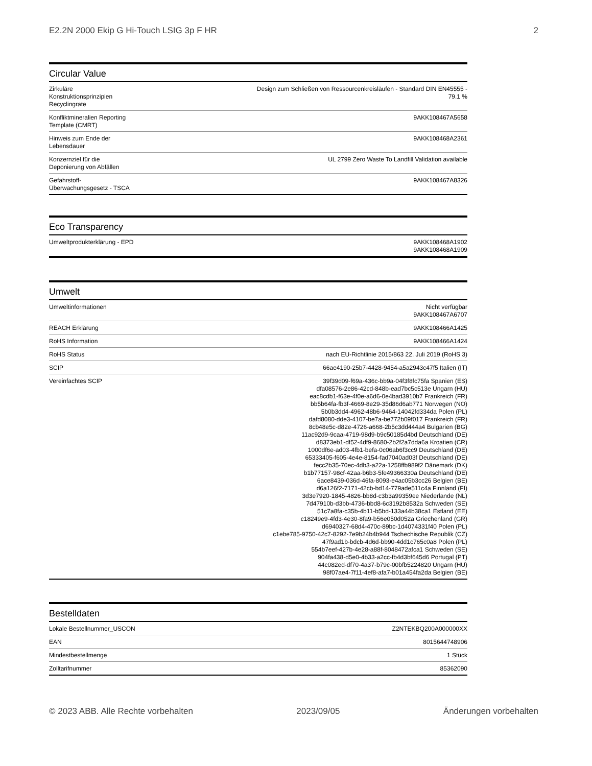E2.2N 2000 Ekip G Hi-Touch LSIG 3p F HR 2
Circular Value
| Zirkuläre Konstruktionsprinzipien Recyclingrate | Design zum Schließen von Ressourcenkreisläufen - Standard DIN EN45555 - 79.1 % |
| Konfliktmineralien Reporting Template (CMRT) | 9AKK108467A5658 |
| Hinweis zum Ende der Lebensdauer | 9AKK108468A2361 |
| Konzernziel für die Deponierung von Abfällen | UL 2799 Zero Waste To Landfill Validation available |
| Gefahrstoff-Überwachungsgesetz - TSCA | 9AKK108467A8326 |
Eco Transparency
| Umweltprodukterklärung - EPD | 9AKK108468A1902 9AKK108468A1909 |
Umwelt
| Umweltinformationen | Nicht verfügbar 9AKK108467A6707 |
| REACH Erklärung | 9AKK108466A1425 |
| RoHS Information | 9AKK108466A1424 |
| RoHS Status | nach EU-Richtlinie 2015/863 22. Juli 2019 (RoHS 3) |
| SCIP | 66ae4190-25b7-4428-9454-a5a2943c47f5 Italien (IT) |
| Vereinfachtes SCIP | 39f39d09-f69a-436c-bb9a-04f3f8fc75fa Spanien (ES) dfa08576-2e86-42cd-848b-ead7bc5c513e Ungarn (HU) eac8cdb1-f63e-4f0e-a6d6-0e4bad3910b7 Frankreich (FR) bb5b64fa-fb3f-4669-8e29-35d86d6ab771 Norwegen (NO) 5b0b3dd4-4962-48b6-9464-14042fd334da Polen (PL) dafd8080-dde3-4107-be7a-be772b09f017 Frankreich (FR) 8cb48e5c-d82e-4726-a668-2b5c3dd444a4 Bulgarien (BG) 11ac92d9-9caa-4719-98d9-b9c50185d4bd Deutschland (DE) d8373eb1-df52-4df9-8680-2b2f2a7dda6a Kroatien (CR) 1000df6e-ad03-4fb1-befa-0c06ab6f3cc9 Deutschland (DE) 65333405-f605-4e4e-8154-fad7040ad03f Deutschland (DE) fecc2b35-70ec-4db3-a22a-1258ffb989f2 Dänemark (DK) b1b77157-98cf-42aa-b6b3-5fe49366330a Deutschland (DE) 6ace8439-036d-46fa-8093-e4ac05b3cc26 Belgien (BE) d6a126f2-7171-42cb-bd14-779ade511c4a Finnland (FI) 3d3e7920-1845-4826-bb8d-c3b3a99359ee Niederlande (NL) 7d47910b-d3bb-4736-bbd8-6c3192b8532a Schweden (SE) 51c7a8fa-c35b-4b11-b5bd-133a44b38ca1 Estland (EE) c18249e9-4fd3-4e30-8fa9-b56e050d052a Griechenland (GR) d6940327-68d4-470c-89bc-1d4074331f40 Polen (PL) c1ebe785-9750-42c7-8292-7e9b24b4b944 Tschechische Republik (CZ) 47f9ad1b-bdcb-4d6d-bb90-4dd1c765c0a8 Polen (PL) 554b7eef-427b-4e28-a88f-8048472afca1 Schweden (SE) 904fa438-d5e0-4b33-a2cc-fb4d3bf645d6 Portugal (PT) 44c082ed-df70-4a37-b79c-00bfb5224820 Ungarn (HU) 98f07ae4-7f11-4ef8-afa7-b01a454fa2da Belgien (BE) |
Bestelldaten
| Lokale Bestellnummer_USCON | Z2NTEKBQ200A000000XX |
| EAN | 8015644748906 |
| Mindestbestellmenge | 1 Stück |
| Zolltarifnummer | 85362090 |
© 2023 ABB. Alle Rechte vorbehalten 2023/09/05 Änderungen vorbehalten